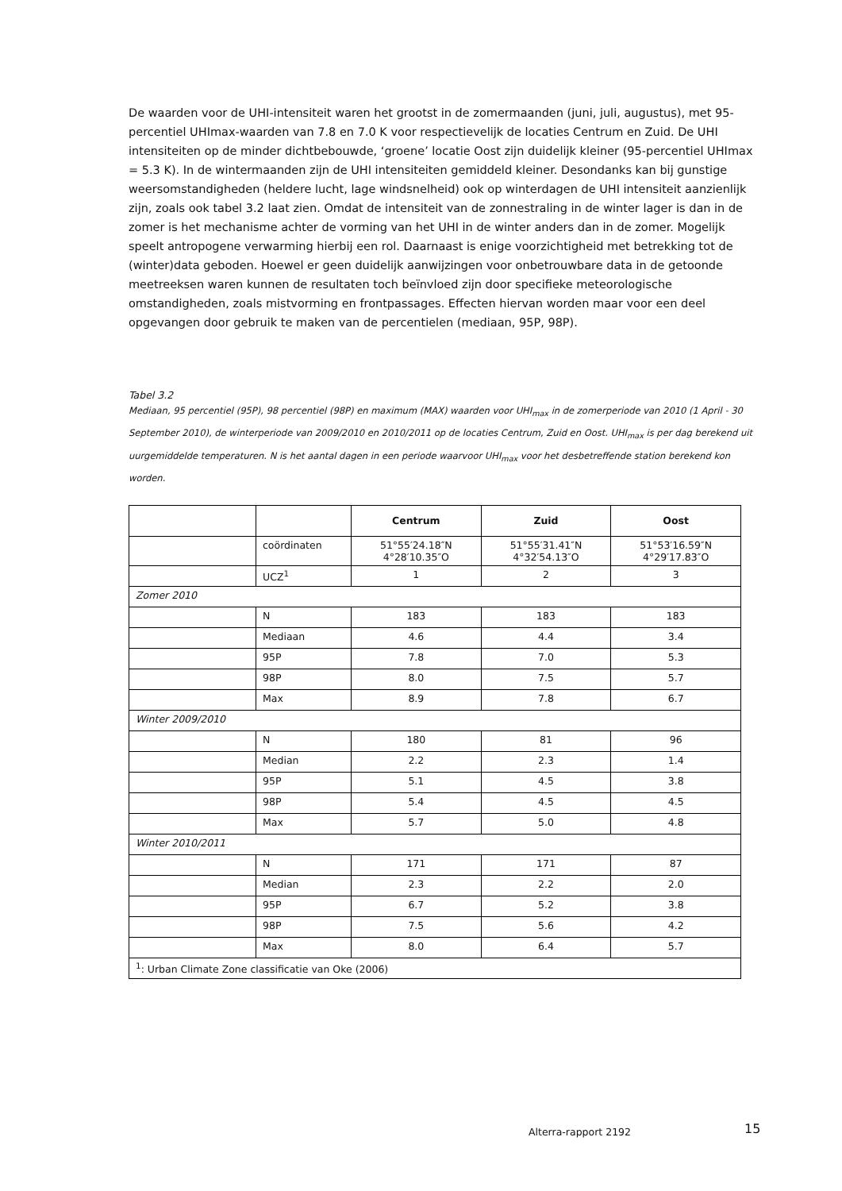De waarden voor de UHI-intensiteit waren het grootst in de zomermaanden (juni, juli, augustus), met 95-percentiel UHImax-waarden van 7.8 en 7.0 K voor respectievelijk de locaties Centrum en Zuid. De UHI intensiteiten op de minder dichtbebouwde, ‘groene’ locatie Oost zijn duidelijk kleiner (95-percentiel UHImax = 5.3 K). In de wintermaanden zijn de UHI intensiteiten gemiddeld kleiner. Desondanks kan bij gunstige weersomstandigheden (heldere lucht, lage windsnelheid) ook op winterdagen de UHI intensiteit aanzienlijk zijn, zoals ook tabel 3.2 laat zien. Omdat de intensiteit van de zonnestraling in de winter lager is dan in de zomer is het mechanisme achter de vorming van het UHI in de winter anders dan in de zomer. Mogelijk speelt antropogene verwarming hierbij een rol. Daarnaast is enige voorzichtigheid met betrekking tot de (winter)data geboden. Hoewel er geen duidelijk aanwijzingen voor onbetrouwbare data in de getoonde meetreeksen waren kunnen de resultaten toch beïnvloed zijn door specifieke meteorologische omstandigheden, zoals mistvorming en frontpassages. Effecten hiervan worden maar voor een deel opgevangen door gebruik te maken van de percentielen (mediaan, 95P, 98P).
Tabel 3.2
Mediaan, 95 percentiel (95P), 98 percentiel (98P) en maximum (MAX) waarden voor UHI<sub>max</sub> in de zomerperiode van 2010 (1 April - 30 September 2010), de winterperiode van 2009/2010 en 2010/2011 op de locaties Centrum, Zuid en Oost. UHI<sub>max</sub> is per dag berekend uit uurgemiddelde temperaturen. N is het aantal dagen in een periode waarvoor UHI<sub>max</sub> voor het desbetreffende station berekend kon worden.
| | | Centrum | Zuid | Oost |
| --- | --- | --- | --- | --- |
| | coördinaten | 51°55′24.18″N 4°28′10.35″O | 51°55′31.41″N 4°32′54.13″O | 51°53′16.59″N 4°29′17.83″O |
| | UCZ<sup>1</sup> | 1 | 2 | 3 |
| Zomer 2010 | | | | |
| | N | 183 | 183 | 183 |
| | Mediaan | 4.6 | 4.4 | 3.4 |
| | 95P | 7.8 | 7.0 | 5.3 |
| | 98P | 8.0 | 7.5 | 5.7 |
| | Max | 8.9 | 7.8 | 6.7 |
| Winter 2009/2010 | | | | |
| | N | 180 | 81 | 96 |
| | Median | 2.2 | 2.3 | 1.4 |
| | 95P | 5.1 | 4.5 | 3.8 |
| | 98P | 5.4 | 4.5 | 4.5 |
| | Max | 5.7 | 5.0 | 4.8 |
| Winter 2010/2011 | | | | |
| | N | 171 | 171 | 87 |
| | Median | 2.3 | 2.2 | 2.0 |
| | 95P | 6.7 | 5.2 | 3.8 |
| | 98P | 7.5 | 5.6 | 4.2 |
| | Max | 8.0 | 6.4 | 5.7 |
| <sup>1</sup>: Urban Climate Zone classificatie van Oke (2006) | | | | |
Alterra-rapport 2192 15